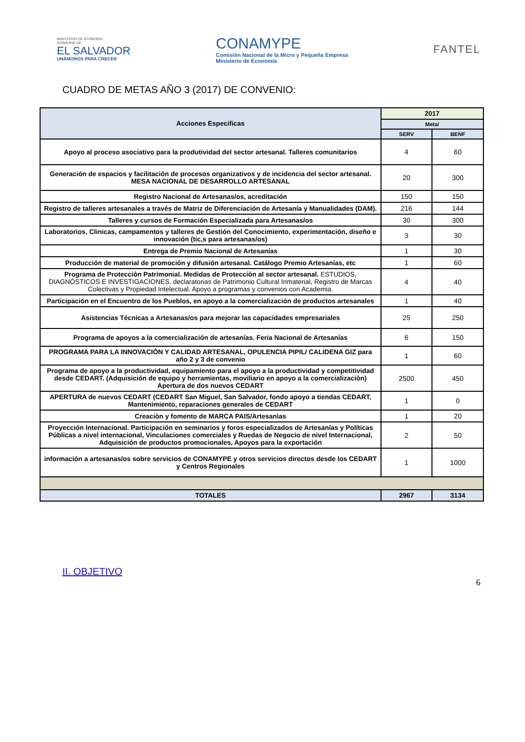MINISTERIO DE ECONOMÍA
GOBIERNO DE
EL SALVADOR
UNÁMONOS PARA CRECER
CONAMYPE
Comisión Nacional de la Micro y Pequeña Empresa
Ministerio de Economía
FANTEL
CUADRO DE METAS AÑO 3 (2017) DE CONVENIO:
| Acciones Especificas | 2017 | |
| --- | --- | --- |
| | Meta/ | |
| | SERV | BENF |
| Apoyo al proceso asociativo para la produtividad del sector artesanal. Talleres comunitarios | 4 | 60 |
| Generación de espacios y facilitación de procesos organizativos y de incidencia del sector artesanal. MESA NACIONAL DE DESARROLLO ARTESANAL | 20 | 300 |
| Registro Nacional de Artesanas/os, acreditación | 150 | 150 |
| Registro de talleres artesanales a través de Matriz de Diferenciación de Artesanía y Manualidades (DAM). | 216 | 144 |
| Talleres y cursos de Formación Especializada para Artesanas/os | 30 | 300 |
| Laboratorios, Clinicas, campamentos y talleres de Gestión del Conocimiento, experimentación, diseño e innovación (tic,s para artesanas/os) | 3 | 30 |
| Entrega de Premio Nacional de Artesanías | 1 | 30 |
| Producción de material de promoción y difusión artesanal. Catálogo Premio Artesanías, etc | 1 | 60 |
| Programa de Protecciòn Patrimonial. Medidas de Protecciòn al sector artesanal. ESTUDIOS, DIAGNÒSTICOS E INVESTIGACIONES, declaratorias de Patrimonio Cultural Inmaterial, Registro de Marcas Colectivas y Propiedad Intelectual. Apoyo a programas y convenios con Academia. | 4 | 40 |
| Participación en el Encuentro de los Pueblos, en apoyo a la comercialización de productos artesanales | 1 | 40 |
| Asistencias Técnicas a Artesanas/os para mejorar las capacidades empresariales | 25 | 250 |
| Programa de apoyos a la comercialización de artesanías. Feria Nacional de Artesanías | 6 | 150 |
| PROGRAMA PARA LA INNOVACIÓN Y CALIDAD ARTESANAL, OPULENCIA PIPIL/ CALIDENA GIZ para año 2 y 3 de convenio | 1 | 60 |
| Programa de apoyo a la productividad, equipamiento para el apoyo a la productividad y competitividad desde CEDART. (Adquisición de equipo y herramientas, moviliario en apoyo a la comercializaciòn) Apertura de dos nuevos CEDART | 2500 | 450 |
| APERTURA de nuevos CEDART (CEDART San Miguel, San Salvador, fondo apoyo a tiendas CEDART, Mantenimiento, reparaciones generales de CEDART | 1 | 0 |
| Creaciòn y fomento de MARCA PAIS/Artesanìas | 1 | 20 |
| Proyección Internacional. Participación en seminarios y foros especializados de Artesanías y Políticas Públicas a nivel internacional, Vinculaciones comerciales y Ruedas de Negocio de nivel Internacional, Adquisición de productos promocionales, Apoyos para la exportación | 2 | 50 |
| información a artesanas/os sobre servicios de CONAMYPE y otros servicios directos desde los CEDART y Centros Regionales | 1 | 1000 |
| TOTALES | 2967 | 3134 |
II. OBJETIVO
6